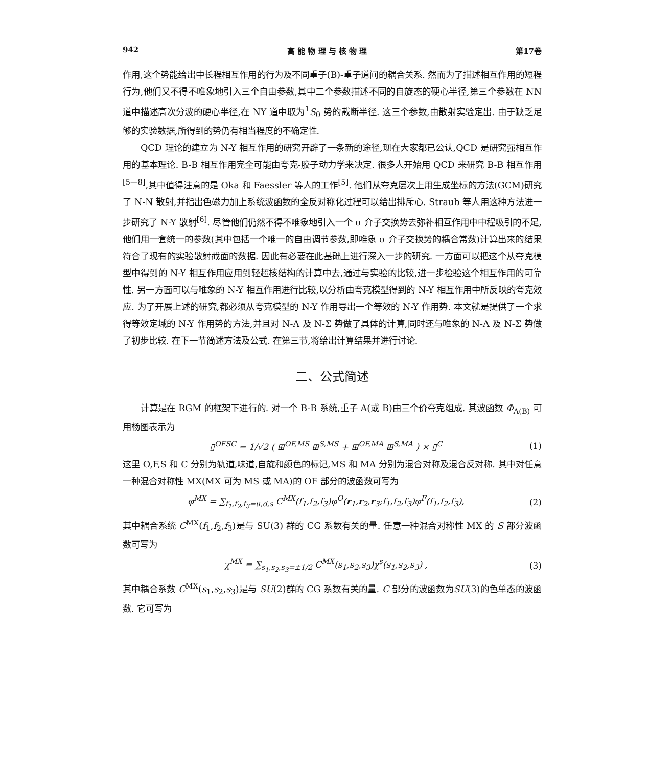942 高 能 物 理 与 核 物 理 第17卷
作用,这个势能给出中长程相互作用的行为及不同重子(B)-重子道间的耦合关系. 然而为了描述相互作用的短程行为,他们又不得不唯象地引入三个自由参数,其中二个参数描述不同的自旋态的硬心半径,第三个参数在 NN 道中描述高次分波的硬心半径,在 NY 道中取为<sup>1</sup>S<sub>0</sub> 势的截断半径. 这三个参数,由散射实验定出. 由于缺乏足够的实验数据,所得到的势仍有相当程度的不确定性.
QCD 理论的建立为 N-Y 相互作用的研究开辟了一条新的途径,现在大家都已公认,QCD 是研究强相互作用的基本理论. B-B 相互作用完全可能由夸克-胶子动力学来决定. 很多人开始用 QCD 来研究 B-B 相互作用<sup>[5—8]</sup>,其中值得注意的是 Oka 和 Faessler 等人的工作<sup>[5]</sup>. 他们从夸克层次上用生成坐标的方法(GCM)研究了 N-N 散射,并指出色磁力加上系统波函数的全反对称化过程可以给出排斥心. Straub 等人用这种方法进一步研究了 N-Y 散射<sup>[6]</sup>. 尽管他们仍然不得不唯象地引入一个 σ 介子交换势去弥补相互作用中中程吸引的不足,他们用一套统一的参数(其中包括一个唯一的自由调节参数,即唯象 σ 介子交换势的耦合常数)计算出来的结果符合了现有的实验散射截面的数据. 因此有必要在此基础上进行深入一步的研究. 一方面可以把这个从夸克模型中得到的 N-Y 相互作用应用到轻超核结构的计算中去,通过与实验的比较,进一步检验这个相互作用的可靠性. 另一方面可以与唯象的 N-Y 相互作用进行比较,以分析由夸克模型得到的 N-Y 相互作用中所反映的夸克效应. 为了开展上述的研究,都必须从夸克模型的 N-Y 作用导出一个等效的 N-Y 作用势. 本文就是提供了一个求得等效定域的 N-Y 作用势的方法,并且对 N-Λ 及 N-Σ 势做了具体的计算,同时还与唯象的 N-Λ 及 N-Σ 势做了初步比较. 在下一节简述方法及公式. 在第三节,将给出计算结果并进行讨论.
二、公式简述
计算是在 RGM 的框架下进行的. 对一个 B-B 系统,重子 A(或 B)由三个价夸克组成. 其波函数 Φ<sub>A(B)</sub> 可用杨图表示为
▯<sup>OFSC</sup> = 1/√2 ( ⊞<sup>OF,MS</sup> ⊞<sup>S,MS</sup> + ⊞<sup>OF,MA</sup> ⊞<sup>S,MA</sup> ) × ▯<sup>C</sup> (1)
这里 O,F,S 和 C 分别为轨道,味道,自旋和颜色的标记,MS 和 MA 分别为混合对称及混合反对称. 其中对任意一种混合对称性 MX(MX 可为 MS 或 MA)的 OF 部分的波函数可写为
φ<sup>MX</sup> = ∑<sub>f<sub>1</sub>,f<sub>2</sub>,f<sub>3</sub>=u,d,s</sub> C<sup>MX</sup>(f<sub>1</sub>,f<sub>2</sub>,f<sub>3</sub>)φ<sup>O</sup>(r<sub>1</sub>,r<sub>2</sub>,r<sub>3</sub>;f<sub>1</sub>,f<sub>2</sub>,f<sub>3</sub>)φ<sup>F</sup>(f<sub>1</sub>,f<sub>2</sub>,f<sub>3</sub>), (2)
其中耦合系统 C<sup>MX</sup>(f<sub>1</sub>,f<sub>2</sub>,f<sub>3</sub>)是与 SU(3) 群的 CG 系数有关的量. 任意一种混合对称性 MX 的 S 部分波函数可写为
χ<sup>MX</sup> = ∑<sub>s<sub>1</sub>,s<sub>2</sub>,s<sub>3</sub>=±1/2</sub> C<sup>MX</sup>(s<sub>1</sub>,s<sub>2</sub>,s<sub>3</sub>)χ<sup>s</sup>(s<sub>1</sub>,s<sub>2</sub>,s<sub>3</sub>) , (3)
其中耦合系数 C<sup>MX</sup>(s<sub>1</sub>,s<sub>2</sub>,s<sub>3</sub>)是与 SU(2)群的 CG 系数有关的量. C 部分的波函数为SU(3)的色单态的波函数. 它可写为